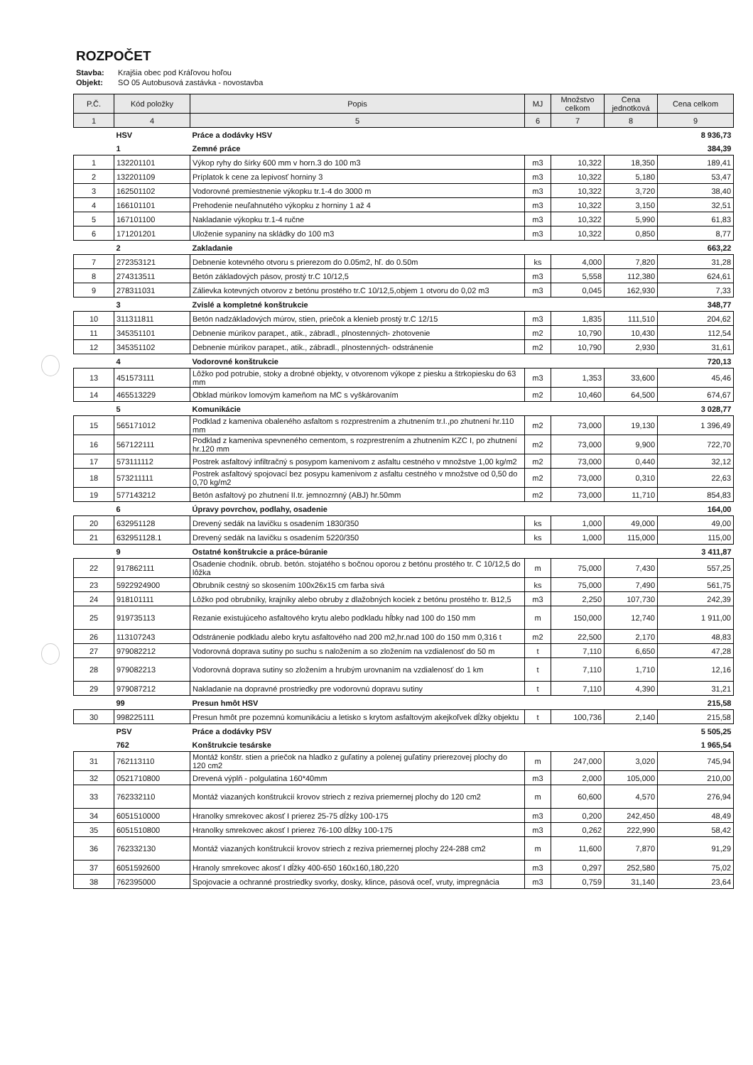ROZPOČET
Stavba: Krajšia obec pod Kráľovou hoľou
Objekt: SO 05 Autobusová zastávka - novostavba
| P.Č. | Kód položky | Popis | MJ | Množstvo celkom | Cena jednotková | Cena celkom |
| --- | --- | --- | --- | --- | --- | --- |
| 1 | 4 | 5 | 6 | 7 | 8 | 9 |
| | HSV | Práce a dodávky HSV | | | | 8 936,73 |
| | 1 | Zemné práce | | | | 384,39 |
| 1 | 132201101 | Výkop ryhy do šírky 600 mm v horn.3 do 100 m3 | m3 | 10,322 | 18,350 | 189,41 |
| 2 | 132201109 | Príplatok k cene za lepivosť horniny 3 | m3 | 10,322 | 5,180 | 53,47 |
| 3 | 162501102 | Vodorovné premiestnenie výkopku tr.1-4 do 3000 m | m3 | 10,322 | 3,720 | 38,40 |
| 4 | 166101101 | Prehodenie neuľahnutého výkopku z horniny 1 až 4 | m3 | 10,322 | 3,150 | 32,51 |
| 5 | 167101100 | Nakladanie výkopku tr.1-4 ručne | m3 | 10,322 | 5,990 | 61,83 |
| 6 | 171201201 | Uloženie sypaniny na skládky do 100 m3 | m3 | 10,322 | 0,850 | 8,77 |
| | 2 | Zakladanie | | | | 663,22 |
| 7 | 272353121 | Debnenie kotevného otvoru s prierezom do 0.05m2, hľ. do 0.50m | ks | 4,000 | 7,820 | 31,28 |
| 8 | 274313511 | Betón základových pásov, prostý tr.C 10/12,5 | m3 | 5,558 | 112,380 | 624,61 |
| 9 | 278311031 | Zálievka kotevných otvorov z betónu prostého tr.C 10/12,5,objem 1 otvoru do 0,02 m3 | m3 | 0,045 | 162,930 | 7,33 |
| | 3 | Zvislé a kompletné konštrukcie | | | | 348,77 |
| 10 | 311311811 | Betón nadzákladových múrov, stien, priečok a klenieb prostý tr.C 12/15 | m3 | 1,835 | 111,510 | 204,62 |
| 11 | 345351101 | Debnenie múrikov parapet., atik., zábradl., plnostenných- zhotovenie | m2 | 10,790 | 10,430 | 112,54 |
| 12 | 345351102 | Debnenie múrikov parapet., atik., zábradl., plnostenných- odstránenie | m2 | 10,790 | 2,930 | 31,61 |
| | 4 | Vodorovné konštrukcie | | | | 720,13 |
| 13 | 451573111 | Lôžko pod potrubie, stoky a drobné objekty, v otvorenom výkope z piesku a štrkopiesku do 63 mm | m3 | 1,353 | 33,600 | 45,46 |
| 14 | 465513229 | Obklad múrikov lomovým kameňom na MC s vyškárovaním | m2 | 10,460 | 64,500 | 674,67 |
| | 5 | Komunikácie | | | | 3 028,77 |
| 15 | 565171012 | Podklad z kameniva obaleného asfaltom s rozprestrením a zhutnením tr.I.,po zhutnení hr.110 mm | m2 | 73,000 | 19,130 | 1 396,49 |
| 16 | 567122111 | Podklad z kameniva spevneného cementom, s rozprestrením a zhutnením KZC I, po zhutnení hr.120 mm | m2 | 73,000 | 9,900 | 722,70 |
| 17 | 573111112 | Postrek asfaltový infiltračný s posypom kamenivom z asfaltu cestného v množstve 1,00 kg/m2 | m2 | 73,000 | 0,440 | 32,12 |
| 18 | 573211111 | Postrek asfaltový spojovací bez posypu kamenivom z asfaltu cestného v množstve od 0,50 do 0,70 kg/m2 | m2 | 73,000 | 0,310 | 22,63 |
| 19 | 577143212 | Betón asfaltový po zhutnení II.tr. jemnozrnný (ABJ) hr.50mm | m2 | 73,000 | 11,710 | 854,83 |
| | 6 | Úpravy povrchov, podlahy, osadenie | | | | 164,00 |
| 20 | 632951128 | Drevený sedák na lavičku s osadením 1830/350 | ks | 1,000 | 49,000 | 49,00 |
| 21 | 632951128.1 | Drevený sedák na lavičku s osadením 5220/350 | ks | 1,000 | 115,000 | 115,00 |
| | 9 | Ostatné konštrukcie a práce-búranie | | | | 3 411,87 |
| 22 | 917862111 | Osadenie chodník. obrub. betón. stojatého s bočnou oporou z betónu prostého tr. C 10/12,5 do lôžka | m | 75,000 | 7,430 | 557,25 |
| 23 | 5922924900 | Obrubník cestný so skosením 100x26x15 cm farba sivá | ks | 75,000 | 7,490 | 561,75 |
| 24 | 918101111 | Lôžko pod obrubníky, krajníky alebo obruby z dlažobných kociek z betónu prostého tr. B12,5 | m3 | 2,250 | 107,730 | 242,39 |
| 25 | 919735113 | Rezanie existujúceho asfaltového krytu alebo podkladu hĺbky nad 100 do 150 mm | m | 150,000 | 12,740 | 1 911,00 |
| 26 | 113107243 | Odstránenie podkladu alebo krytu asfaltového nad 200 m2,hr.nad 100 do 150 mm 0,316 t | m2 | 22,500 | 2,170 | 48,83 |
| 27 | 979082212 | Vodorovná doprava sutiny po suchu s naložením a so zložením na vzdialenosť do 50 m | t | 7,110 | 6,650 | 47,28 |
| 28 | 979082213 | Vodorovná doprava sutiny so zložením a hrubým urovnaním na vzdialenosť do 1 km | t | 7,110 | 1,710 | 12,16 |
| 29 | 979087212 | Nakladanie na dopravné prostriedky pre vodorovnú dopravu sutiny | t | 7,110 | 4,390 | 31,21 |
| | 99 | Presun hmôt HSV | | | | 215,58 |
| 30 | 998225111 | Presun hmôt pre pozemnú komunikáciu a letisko s krytom asfaltovým akejkoľvek dĺžky objektu | t | 100,736 | 2,140 | 215,58 |
| | PSV | Práce a dodávky PSV | | | | 5 505,25 |
| | 762 | Konštrukcie tesárske | | | | 1 965,54 |
| 31 | 762113110 | Montáž konštr. stien a priečok na hladko z guľatiny a polenej guľatiny prierezovej plochy do 120 cm2 | m | 247,000 | 3,020 | 745,94 |
| 32 | 0521710800 | Drevená výplň - polgulatina 160*40mm | m3 | 2,000 | 105,000 | 210,00 |
| 33 | 762332110 | Montáž viazaných konštrukcií krovov striech z reziva priemernej plochy do 120 cm2 | m | 60,600 | 4,570 | 276,94 |
| 34 | 6051510000 | Hranolky smrekovec akosť I prierez 25-75 dĺžky 100-175 | m3 | 0,200 | 242,450 | 48,49 |
| 35 | 6051510800 | Hranolky smrekovec akosť I prierez 76-100 dĺžky 100-175 | m3 | 0,262 | 222,990 | 58,42 |
| 36 | 762332130 | Montáž viazaných konštrukcií krovov striech z reziva priemernej plochy 224-288 cm2 | m | 11,600 | 7,870 | 91,29 |
| 37 | 6051592600 | Hranoly smrekovec akosť I dĺžky 400-650 160x160,180,220 | m3 | 0,297 | 252,580 | 75,02 |
| 38 | 762395000 | Spojovacie a ochranné prostriedky svorky, dosky, klince, pásová oceľ, vruty, impregnácia | m3 | 0,759 | 31,140 | 23,64 |